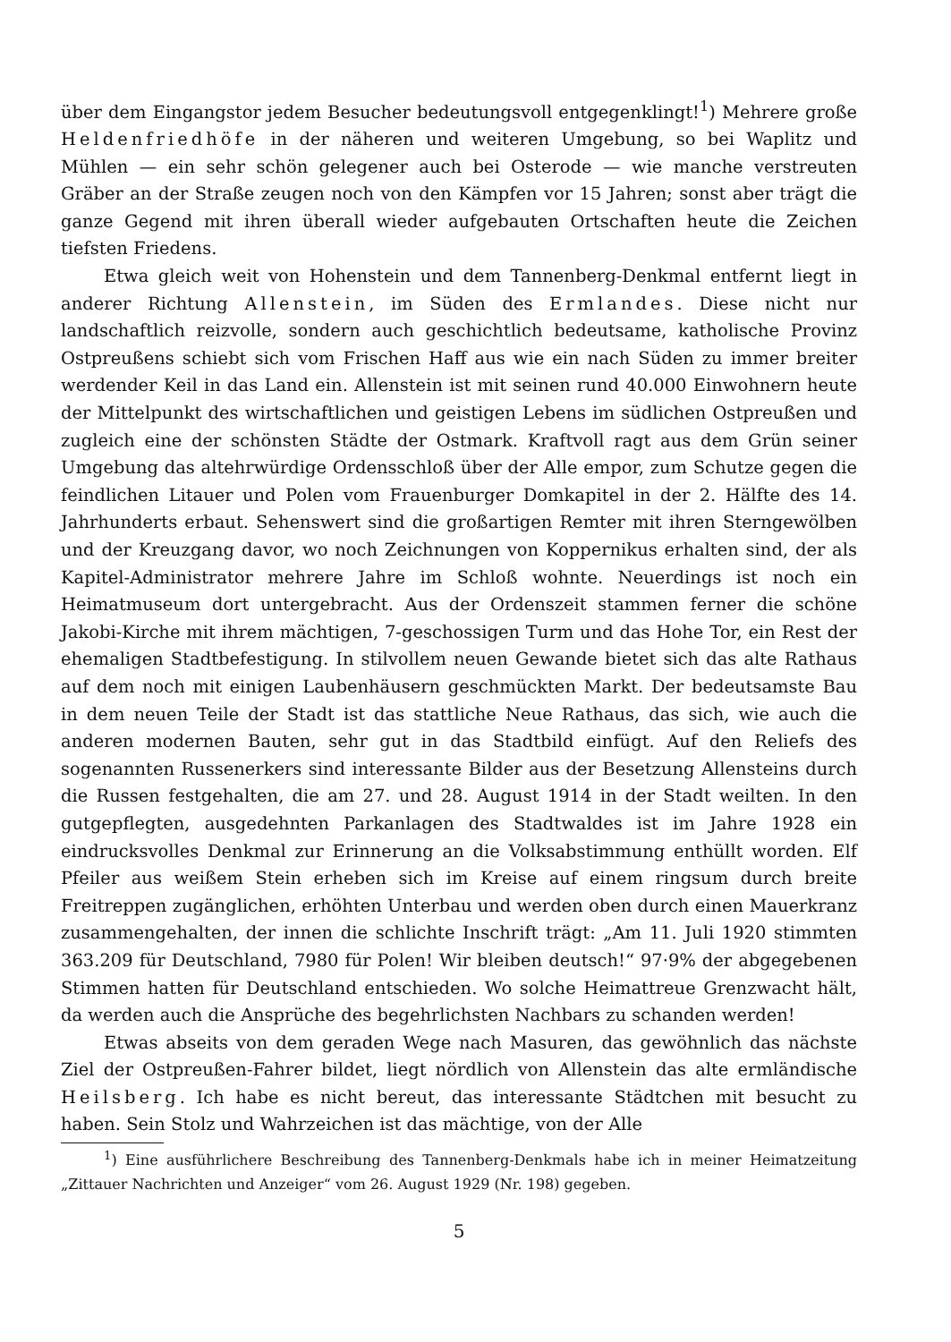über dem Eingangstor jedem Besucher bedeutungsvoll entgegenklingt!<sup>1</sup>) Mehrere große Heldenfriedhöfe in der näheren und weiteren Umgebung, so bei Waplitz und Mühlen — ein sehr schön gelegener auch bei Osterode — wie manche verstreuten Gräber an der Straße zeugen noch von den Kämpfen vor 15 Jahren; sonst aber trägt die ganze Gegend mit ihren überall wieder aufgebauten Ortschaften heute die Zeichen tiefsten Friedens.
Etwa gleich weit von Hohenstein und dem Tannenberg-Denkmal entfernt liegt in anderer Richtung Allenstein, im Süden des Ermlandes. Diese nicht nur landschaftlich reizvolle, sondern auch geschichtlich bedeutsame, katholische Provinz Ostpreußens schiebt sich vom Frischen Haff aus wie ein nach Süden zu immer breiter werdender Keil in das Land ein. Allenstein ist mit seinen rund 40.000 Einwohnern heute der Mittelpunkt des wirtschaftlichen und geistigen Lebens im südlichen Ostpreußen und zugleich eine der schönsten Städte der Ostmark. Kraftvoll ragt aus dem Grün seiner Umgebung das altehrwürdige Ordensschloß über der Alle empor, zum Schutze gegen die feindlichen Litauer und Polen vom Frauenburger Domkapitel in der 2. Hälfte des 14. Jahrhunderts erbaut. Sehenswert sind die großartigen Remter mit ihren Sterngewölben und der Kreuzgang davor, wo noch Zeichnungen von Koppernikus erhalten sind, der als Kapitel-Administrator mehrere Jahre im Schloß wohnte. Neuerdings ist noch ein Heimatmuseum dort untergebracht. Aus der Ordenszeit stammen ferner die schöne Jakobi-Kirche mit ihrem mächtigen, 7-geschossigen Turm und das Hohe Tor, ein Rest der ehemaligen Stadtbefestigung. In stilvollem neuen Gewande bietet sich das alte Rathaus auf dem noch mit einigen Laubenhäusern geschmückten Markt. Der bedeutsamste Bau in dem neuen Teile der Stadt ist das stattliche Neue Rathaus, das sich, wie auch die anderen modernen Bauten, sehr gut in das Stadtbild einfügt. Auf den Reliefs des sogenannten Russenerkers sind interessante Bilder aus der Besetzung Allensteins durch die Russen festgehalten, die am 27. und 28. August 1914 in der Stadt weilten. In den gutgepflegten, ausgedehnten Parkanlagen des Stadtwaldes ist im Jahre 1928 ein eindrucksvolles Denkmal zur Erinnerung an die Volksabstimmung enthüllt worden. Elf Pfeiler aus weißem Stein erheben sich im Kreise auf einem ringsum durch breite Freitreppen zugänglichen, erhöhten Unterbau und werden oben durch einen Mauerkranz zusammengehalten, der innen die schlichte Inschrift trägt: „Am 11. Juli 1920 stimmten 363.209 für Deutschland, 7980 für Polen! Wir bleiben deutsch!“ 97·9% der abgegebenen Stimmen hatten für Deutschland entschieden. Wo solche Heimattreue Grenzwacht hält, da werden auch die Ansprüche des begehrlichsten Nachbars zu schanden werden!
Etwas abseits von dem geraden Wege nach Masuren, das gewöhnlich das nächste Ziel der Ostpreußen-Fahrer bildet, liegt nördlich von Allenstein das alte ermländische Heilsberg. Ich habe es nicht bereut, das interessante Städtchen mit besucht zu haben. Sein Stolz und Wahrzeichen ist das mächtige, von der Alle
<sup>1</sup>) Eine ausführlichere Beschreibung des Tannenberg-Denkmals habe ich in meiner Heimatzeitung „Zittauer Nachrichten und Anzeiger“ vom 26. August 1929 (Nr. 198) gegeben.
5